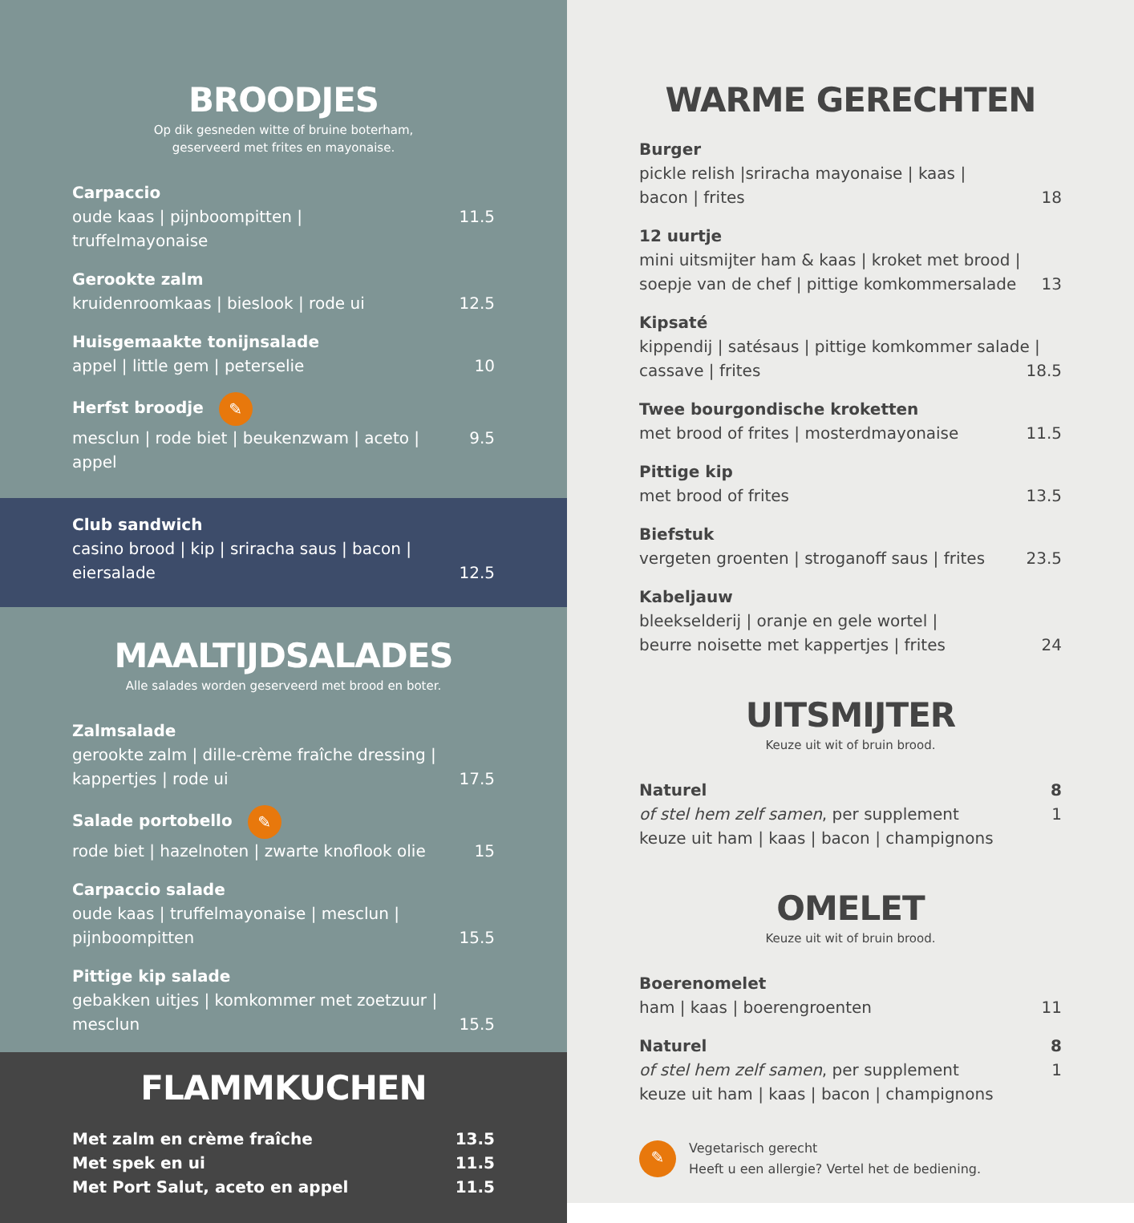BROODJES
Op dik gesneden witte of bruine boterham,
geserveerd met frites en mayonaise.
Carpaccio
oude kaas | pijnboompitten | truffelmayonaise 11.5
Gerookte zalm
kruidenroomkaas | bieslook | rode ui 12.5
Huisgemaakte tonijnsalade
appel | little gem | peterselie 10
Herfst broodje ✎
mesclun | rode biet | beukenzwam | aceto | appel 9.5
Club sandwich
casino brood | kip | sriracha saus | bacon |
eiersalade 12.5
MAALTIJDSALADES
Alle salades worden geserveerd met brood en boter.
Zalmsalade
gerookte zalm | dille-crème fraîche dressing |
kappertjes | rode ui 17.5
Salade portobello ✎
rode biet | hazelnoten | zwarte knoflook olie 15
Carpaccio salade
oude kaas | truffelmayonaise | mesclun |
pijnboompitten 15.5
Pittige kip salade
gebakken uitjes | komkommer met zoetzuur |
mesclun 15.5
FLAMMKUCHEN
Met zalm en crème fraîche 13.5
Met spek en ui 11.5
Met Port Salut, aceto en appel 11.5
WARME GERECHTEN
Burger
pickle relish |sriracha mayonaise | kaas |
bacon | frites 18
12 uurtje
mini uitsmijter ham & kaas | kroket met brood |
soepje van de chef | pittige komkommersalade 13
Kipsaté
kippendij | satésaus | pittige komkommer salade |
cassave | frites 18.5
Twee bourgondische kroketten
met brood of frites | mosterdmayonaise 11.5
Pittige kip
met brood of frites 13.5
Biefstuk
vergeten groenten | stroganoff saus | frites 23.5
Kabeljauw
bleekselderij | oranje en gele wortel |
beurre noisette met kappertjes | frites 24
UITSMIJTER
Keuze uit wit of bruin brood.
Naturel 8
of stel hem zelf samen, per supplement 1
keuze uit ham | kaas | bacon | champignons
OMELET
Keuze uit wit of bruin brood.
Boerenomelet
ham | kaas | boerengroenten 11
Naturel 8
of stel hem zelf samen, per supplement 1
keuze uit ham | kaas | bacon | champignons
✎
Vegetarisch gerecht
Heeft u een allergie? Vertel het de bediening.